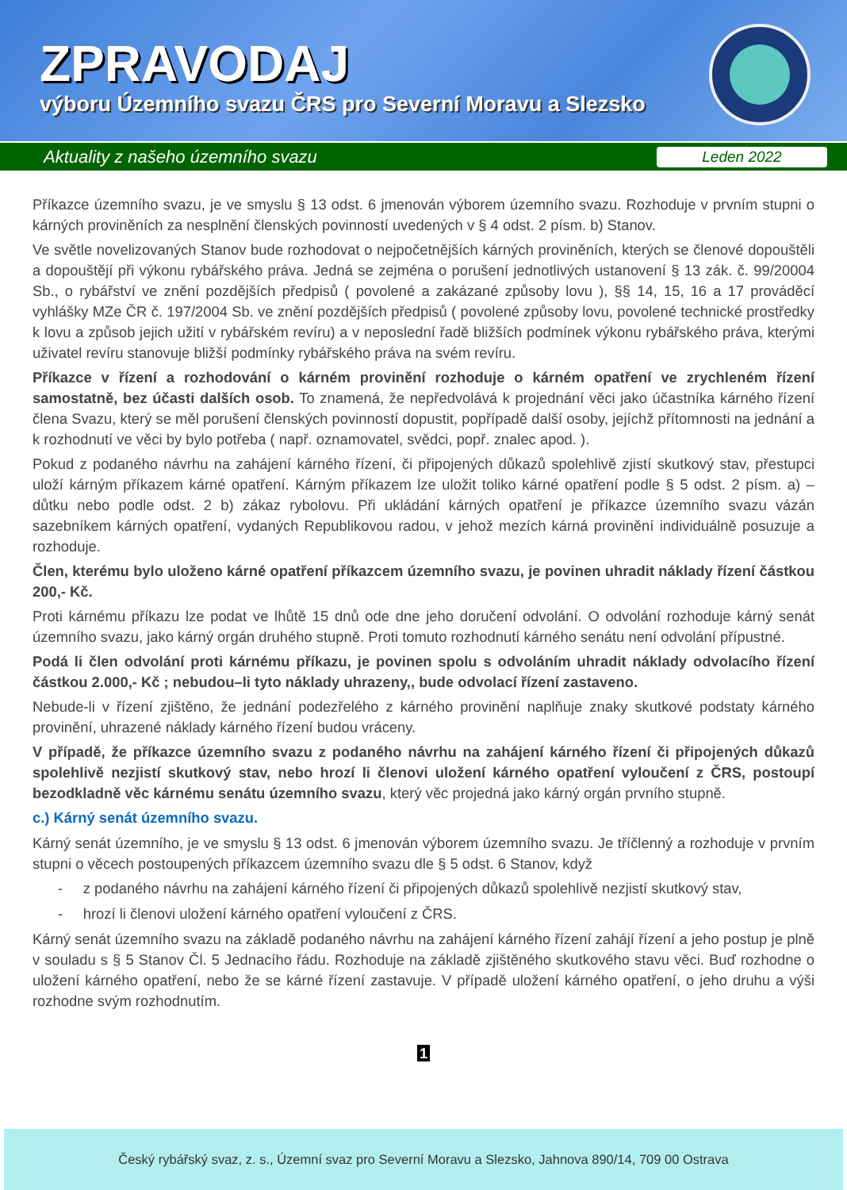ZPRAVODAJ
výboru Územního svazu ČRS pro Severní Moravu a Slezsko
Aktuality z našeho územního svazu Leden 2022
Příkazce územního svazu, je ve smyslu § 13 odst. 6 jmenován výborem územního svazu. Rozhoduje v prvním stupni o kárných proviněních za nesplnění členských povinností uvedených v § 4 odst. 2 písm. b) Stanov.
Ve světle novelizovaných Stanov bude rozhodovat o nejpočetnějších kárných proviněních, kterých se členové dopouštěli a dopouštějí při výkonu rybářského práva. Jedná se zejména o porušení jednotlivých ustanovení § 13 zák. č. 99/20004 Sb., o rybářství ve znění pozdějších předpisů ( povolené a zakázané způsoby lovu ), §§ 14, 15, 16 a 17 prováděcí vyhlášky MZe ČR č. 197/2004 Sb. ve znění pozdějších předpisů ( povolené způsoby lovu, povolené technické prostředky k lovu a způsob jejich užití v rybářském revíru) a v neposlední řadě bližších podmínek výkonu rybářského práva, kterými uživatel revíru stanovuje bližší podmínky rybářského práva na svém revíru.
Příkazce v řízení a rozhodování o kárném provinění rozhoduje o kárném opatření ve zrychleném řízení samostatně, bez účasti dalších osob. To znamená, že nepředvolává k projednání věci jako účastníka kárného řízení člena Svazu, který se měl porušení členských povinností dopustit, popřípadě další osoby, jejíchž přítomnosti na jednání a k rozhodnutí ve věci by bylo potřeba ( např. oznamovatel, svědci, popř. znalec apod. ).
Pokud z podaného návrhu na zahájení kárného řízení, či připojených důkazů spolehlivě zjistí skutkový stav, přestupci uloží kárným příkazem kárné opatření. Kárným příkazem lze uložit toliko kárné opatření podle § 5 odst. 2 písm. a) – důtku nebo podle odst. 2 b) zákaz rybolovu. Při ukládání kárných opatření je příkazce územního svazu vázán sazebníkem kárných opatření, vydaných Republikovou radou, v jehož mezích kárná provinění individuálně posuzuje a rozhoduje.
Člen, kterému bylo uloženo kárné opatření příkazcem územního svazu, je povinen uhradit náklady řízení částkou 200,- Kč.
Proti kárnému příkazu lze podat ve lhůtě 15 dnů ode dne jeho doručení odvolání. O odvolání rozhoduje kárný senát územního svazu, jako kárný orgán druhého stupně. Proti tomuto rozhodnutí kárného senátu není odvolání přípustné.
Podá li člen odvolání proti kárnému příkazu, je povinen spolu s odvoláním uhradit náklady odvolacího řízení částkou 2.000,- Kč ; nebudou–li tyto náklady uhrazeny,, bude odvolací řízení zastaveno.
Nebude-li v řízení zjištěno, že jednání podezřelého z kárného provinění naplňuje znaky skutkové podstaty kárného provinění, uhrazené náklady kárného řízení budou vráceny.
V případě, že příkazce územního svazu z podaného návrhu na zahájení kárného řízení či připojených důkazů spolehlivě nezjistí skutkový stav, nebo hrozí li členovi uložení kárného opatření vyloučení z ČRS, postoupí bezodkladně věc kárnému senátu územního svazu, který věc projedná jako kárný orgán prvního stupně.
c.) Kárný senát územního svazu.
Kárný senát územního, je ve smyslu § 13 odst. 6 jmenován výborem územního svazu. Je tříčlenný a rozhoduje v prvním stupni o věcech postoupených příkazcem územního svazu dle § 5 odst. 6 Stanov, když
- z podaného návrhu na zahájení kárného řízení či připojených důkazů spolehlivě nezjistí skutkový stav,
- hrozí li členovi uložení kárného opatření vyloučení z ČRS.
Kárný senát územního svazu na základě podaného návrhu na zahájení kárného řízení zahájí řízení a jeho postup je plně v souladu s § 5 Stanov Čl. 5 Jednacího řádu. Rozhoduje na základě zjištěného skutkového stavu věci. Buď rozhodne o uložení kárného opatření, nebo že se kárné řízení zastavuje. V případě uložení kárného opatření, o jeho druhu a výši rozhodne svým rozhodnutím.
1
Český rybářský svaz, z. s., Územní svaz pro Severní Moravu a Slezsko, Jahnova 890/14, 709 00 Ostrava